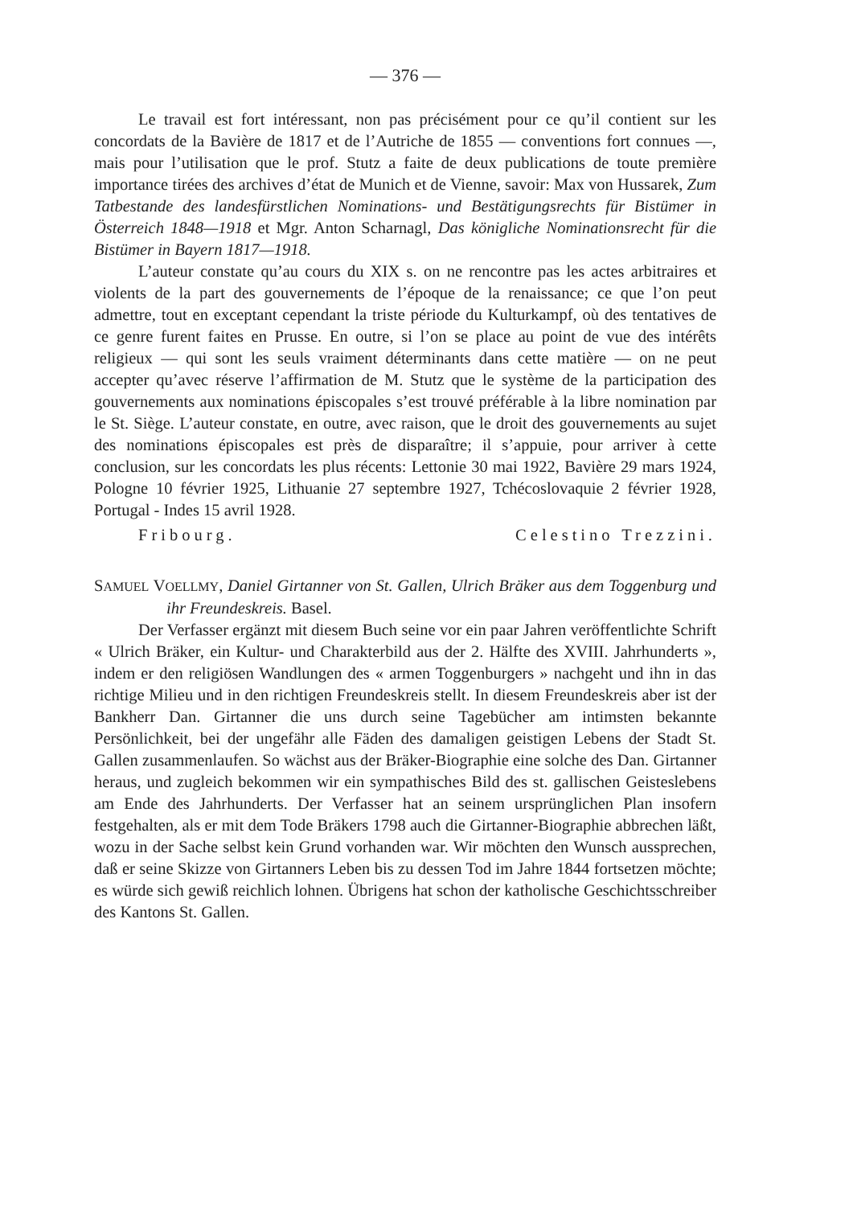— 376 —
Le travail est fort intéressant, non pas précisément pour ce qu’il contient sur les concordats de la Bavière de 1817 et de l’Autriche de 1855 — conventions fort connues —, mais pour l’utilisation que le prof. Stutz a faite de deux publications de toute première importance tirées des archives d’état de Munich et de Vienne, savoir: Max von Hussarek, Zum Tatbestande des landesfürstlichen Nominations- und Bestätigungsrechts für Bistümer in Österreich 1848—1918 et Mgr. Anton Scharnagl, Das königliche Nominationsrecht für die Bistümer in Bayern 1817—1918.
L’auteur constate qu’au cours du XIX s. on ne rencontre pas les actes arbitraires et violents de la part des gouvernements de l’époque de la renaissance; ce que l’on peut admettre, tout en exceptant cependant la triste période du Kulturkampf, où des tentatives de ce genre furent faites en Prusse. En outre, si l’on se place au point de vue des intérêts religieux — qui sont les seuls vraiment déterminants dans cette matière — on ne peut accepter qu’avec réserve l’affirmation de M. Stutz que le système de la participation des gouvernements aux nominations épiscopales s’est trouvé préférable à la libre nomination par le St. Siège. L’auteur constate, en outre, avec raison, que le droit des gouvernements au sujet des nominations épiscopales est près de disparaître; il s’appuie, pour arriver à cette conclusion, sur les concordats les plus récents: Lettonie 30 mai 1922, Bavière 29 mars 1924, Pologne 10 février 1925, Lithuanie 27 septembre 1927, Tchécoslovaquie 2 février 1928, Portugal - Indes 15 avril 1928.
Fribourg. Celestino Trezzini.
SAMUEL VOELLMY, Daniel Girtanner von St. Gallen, Ulrich Bräker aus dem Toggenburg und ihr Freundeskreis. Basel.
Der Verfasser ergänzt mit diesem Buch seine vor ein paar Jahren veröffentlichte Schrift « Ulrich Bräker, ein Kultur- und Charakterbild aus der 2. Hälfte des XVIII. Jahrhunderts », indem er den religiösen Wandlungen des « armen Toggenburgers » nachgeht und ihn in das richtige Milieu und in den richtigen Freundeskreis stellt. In diesem Freundeskreis aber ist der Bankherr Dan. Girtanner die uns durch seine Tagebücher am intimsten bekannte Persönlichkeit, bei der ungefähr alle Fäden des damaligen geistigen Lebens der Stadt St. Gallen zusammenlaufen. So wächst aus der Bräker-Biographie eine solche des Dan. Girtanner heraus, und zugleich bekommen wir ein sympathisches Bild des st. gallischen Geisteslebens am Ende des Jahrhunderts. Der Verfasser hat an seinem ursprünglichen Plan insofern festgehalten, als er mit dem Tode Bräkers 1798 auch die Girtanner-Biographie abbrechen läßt, wozu in der Sache selbst kein Grund vorhanden war. Wir möchten den Wunsch aussprechen, daß er seine Skizze von Girtanners Leben bis zu dessen Tod im Jahre 1844 fortsetzen möchte; es würde sich gewiß reichlich lohnen. Übrigens hat schon der katholische Geschichtsschreiber des Kantons St. Gallen.